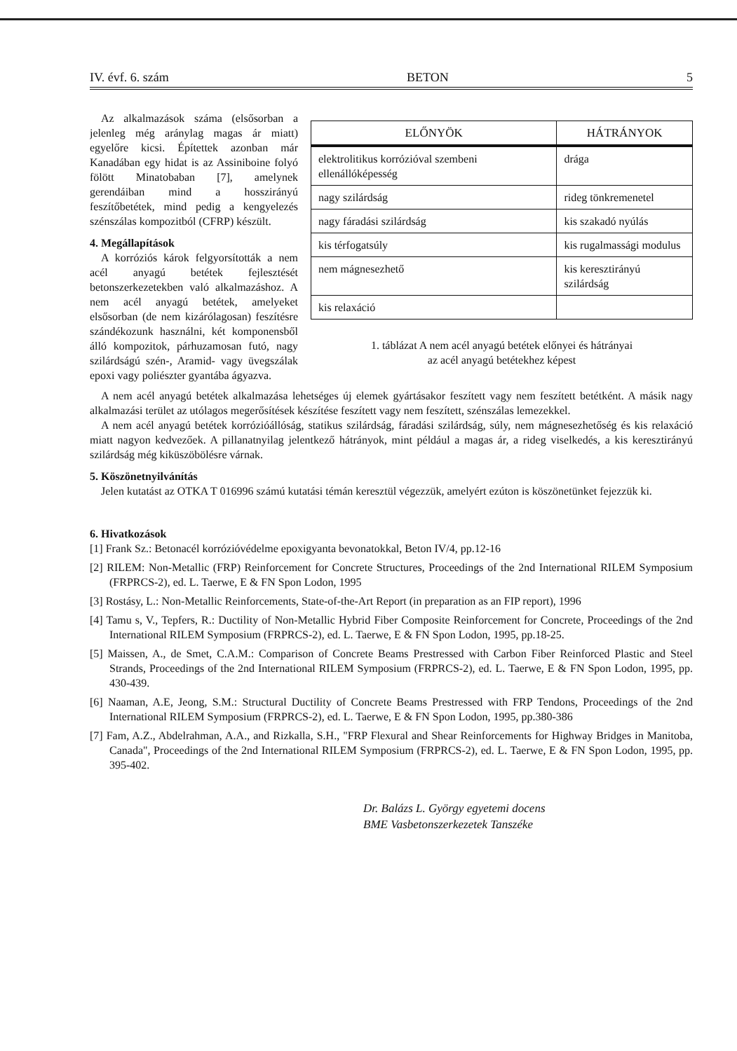IV. évf. 6. szám BETON 5
| ELŐNYÖK | HÁTRÁNYOK |
| --- | --- |
| elektrolitikus korrózióval szembeni ellenállóképesség | drága |
| nagy szilárdság | rideg tönkremenetel |
| nagy fáradási szilárdság | kis szakadó nyúlás |
| kis térfogatsúly | kis rugalmassági modulus |
| nem mágnesezhető | kis keresztirányú szilárdság |
| kis relaxáció | |
1. táblázat A nem acél anyagú betétek előnyei és hátrányai
az acél anyagú betétekhez képest
Az alkalmazások száma (elsősorban a jelenleg még aránylag magas ár miatt) egyelőre kicsi. Építettek azonban már Kanadában egy hidat is az Assiniboine folyó fölött Minatobaban [7], amelynek gerendáiban mind a hosszirányú feszítőbetétek, mind pedig a kengyelezés szénszálas kompozitból (CFRP) készült.
4. Megállapítások
A korróziós károk felgyorsították a nem acél anyagú betétek fejlesztését betonszerkezetekben való alkalmazáshoz. A nem acél anyagú betétek, amelyeket elsősorban (de nem kizárólagosan) feszítésre szándékozunk használni, két komponensből álló kompozitok, párhuzamosan futó, nagy szilárdságú szén-, Aramid- vagy üvegszálak epoxi vagy poliészter gyantába ágyazva.
A nem acél anyagú betétek alkalmazása lehetséges új elemek gyártásakor feszített vagy nem feszített betétként. A másik nagy alkalmazási terület az utólagos megerősítések készítése feszített vagy nem feszített, szénszálas lemezekkel.
A nem acél anyagú betétek korrózióállóság, statikus szilárdság, fáradási szilárdság, súly, nem mágnesezhetőség és kis relaxáció miatt nagyon kedvezőek. A pillanatnyilag jelentkező hátrányok, mint például a magas ár, a rideg viselkedés, a kis keresztirányú szilárdság még kiküszöbölésre várnak.
5. Köszönetnyilvánítás
Jelen kutatást az OTKA T 016996 számú kutatási témán keresztül végezzük, amelyért ezúton is köszönetünket fejezzük ki.
6. Hivatkozások
[1] Frank Sz.: Betonacél korrózióvédelme epoxigyanta bevonatokkal, Beton IV/4, pp.12-16
[2] RILEM: Non-Metallic (FRP) Reinforcement for Concrete Structures, Proceedings of the 2nd International RILEM Symposium (FRPRCS-2), ed. L. Taerwe, E & FN Spon Lodon, 1995
[3] Rostásy, L.: Non-Metallic Reinforcements, State-of-the-Art Report (in preparation as an FIP report), 1996
[4] Tamu s, V., Tepfers, R.: Ductility of Non-Metallic Hybrid Fiber Composite Reinforcement for Concrete, Proceedings of the 2nd International RILEM Symposium (FRPRCS-2), ed. L. Taerwe, E & FN Spon Lodon, 1995, pp.18-25.
[5] Maissen, A., de Smet, C.A.M.: Comparison of Concrete Beams Prestressed with Carbon Fiber Reinforced Plastic and Steel Strands, Proceedings of the 2nd International RILEM Symposium (FRPRCS-2), ed. L. Taerwe, E & FN Spon Lodon, 1995, pp. 430-439.
[6] Naaman, A.E, Jeong, S.M.: Structural Ductility of Concrete Beams Prestressed with FRP Tendons, Proceedings of the 2nd International RILEM Symposium (FRPRCS-2), ed. L. Taerwe, E & FN Spon Lodon, 1995, pp.380-386
[7] Fam, A.Z., Abdelrahman, A.A., and Rizkalla, S.H., "FRP Flexural and Shear Reinforcements for Highway Bridges in Manitoba, Canada", Proceedings of the 2nd International RILEM Symposium (FRPRCS-2), ed. L. Taerwe, E & FN Spon Lodon, 1995, pp. 395-402.
Dr. Balázs L. György egyetemi docens
BME Vasbetonszerkezetek Tanszéke